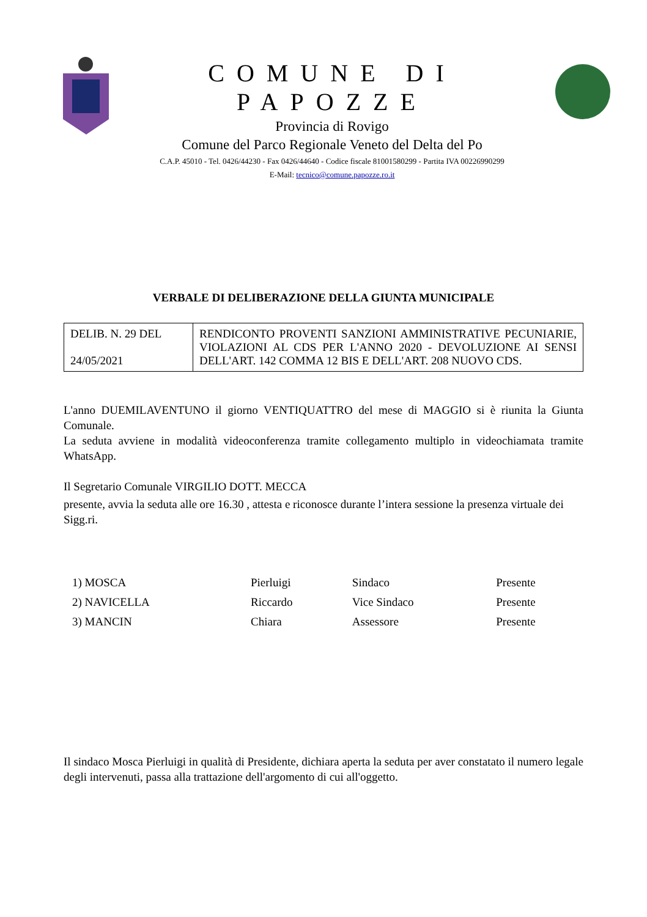COMUNE DI PAPOZZE
Provincia di Rovigo
Comune del Parco Regionale Veneto del Delta del Po
C.A.P. 45010 - Tel. 0426/44230 - Fax 0426/44640 - Codice fiscale 81001580299 - Partita IVA 00226990299
E-Mail: tecnico@comune.papozze.ro.it
VERBALE DI DELIBERAZIONE DELLA GIUNTA MUNICIPALE
| DELIB. N. 29 DEL 24/05/2021 | RENDICONTO PROVENTI SANZIONI AMMINISTRATIVE PECUNIARIE, VIOLAZIONI AL CDS PER L'ANNO 2020 - DEVOLUZIONE AI SENSI DELL'ART. 142 COMMA 12 BIS E DELL'ART. 208 NUOVO CDS. |
L'anno DUEMILAVENTUNO il giorno VENTIQUATTRO del mese di MAGGIO si è riunita la Giunta Comunale.
La seduta avviene in modalità videoconferenza tramite collegamento multiplo in videochiamata tramite WhatsApp.
Il Segretario Comunale VIRGILIO DOTT. MECCA
presente, avvia la seduta alle ore 16.30 , attesta e riconosce durante l’intera sessione la presenza virtuale dei Sigg.ri.
| 1) MOSCA | Pierluigi | Sindaco | Presente |
| 2) NAVICELLA | Riccardo | Vice Sindaco | Presente |
| 3) MANCIN | Chiara | Assessore | Presente |
Il sindaco Mosca Pierluigi in qualità di Presidente, dichiara aperta la seduta per aver constatato il numero legale degli intervenuti, passa alla trattazione dell'argomento di cui all'oggetto.